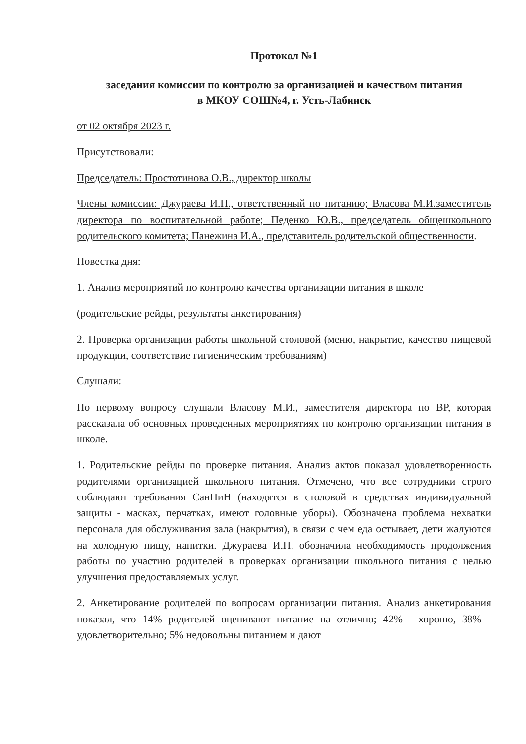Протокол №1
заседания комиссии по контролю за организацией и качеством питания
в МКОУ СОШ№4, г. Усть-Лабинск
от 02 октября 2023 г.
Присутствовали:
Председатель: Простотинова О.В., директор школы
Члены комиссии: Джураева И.П., ответственный по питанию; Власова М.И.заместитель директора по воспитательной работе; Педенко Ю.В., председатель общешкольного родительского комитета; Панежина И.А., представитель родительской общественности.
Повестка дня:
1. Анализ мероприятий по контролю качества организации питания в школе
(родительские рейды, результаты анкетирования)
2. Проверка организации работы школьной столовой (меню, накрытие, качество пищевой продукции, соответствие гигиеническим требованиям)
Слушали:
По первому вопросу слушали Власову М.И., заместителя директора по ВР, которая рассказала об основных проведенных мероприятиях по контролю организации питания в школе.
1. Родительские рейды по проверке питания. Анализ актов показал удовлетворенность родителями организацией школьного питания. Отмечено, что все сотрудники строго соблюдают требования СанПиН (находятся в столовой в средствах индивидуальной защиты - масках, перчатках, имеют головные уборы). Обозначена проблема нехватки персонала для обслуживания зала (накрытия), в связи с чем еда остывает, дети жалуются на холодную пищу, напитки. Джураева И.П. обозначила необходимость продолжения работы по участию родителей в проверках организации школьного питания с целью улучшения предоставляемых услуг.
2. Анкетирование родителей по вопросам организации питания. Анализ анкетирования показал, что 14% родителей оценивают питание на отлично; 42% - хорошо, 38% - удовлетворительно; 5% недовольны питанием и дают